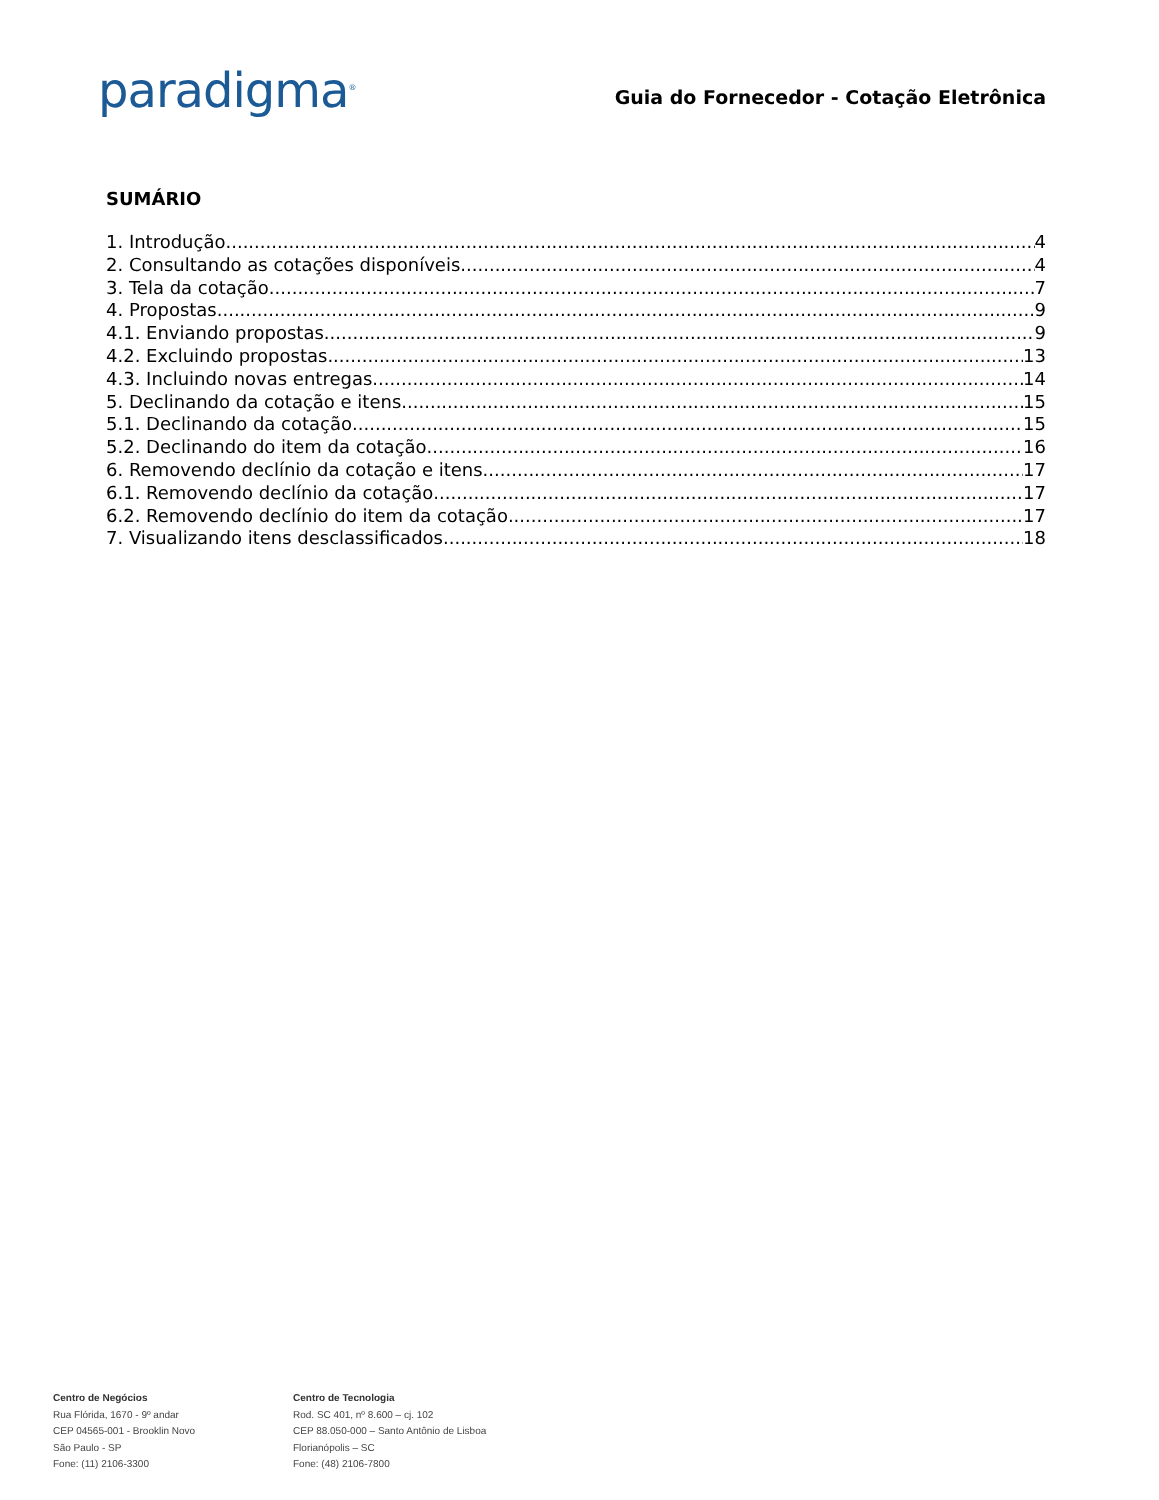paradigma<sup>®</sup>
Guia do Fornecedor - Cotação Eletrônica
SUMÁRIO
1. Introdução 4
2. Consultando as cotações disponíveis 4
3. Tela da cotação 7
4. Propostas 9
4.1. Enviando propostas 9
4.2. Excluindo propostas 13
4.3. Incluindo novas entregas 14
5. Declinando da cotação e itens 15
5.1. Declinando da cotação 15
5.2. Declinando do item da cotação 16
6. Removendo declínio da cotação e itens 17
6.1. Removendo declínio da cotação 17
6.2. Removendo declínio do item da cotação 17
7. Visualizando itens desclassificados 18
Centro de Negócios
Rua Flórida, 1670 - 9º andar
CEP 04565-001 - Brooklin Novo
São Paulo - SP
Fone: (11) 2106-3300
Centro de Tecnologia
Rod. SC 401, nº 8.600 – cj. 102
CEP 88.050-000 – Santo Antônio de Lisboa
Florianópolis – SC
Fone: (48) 2106-7800